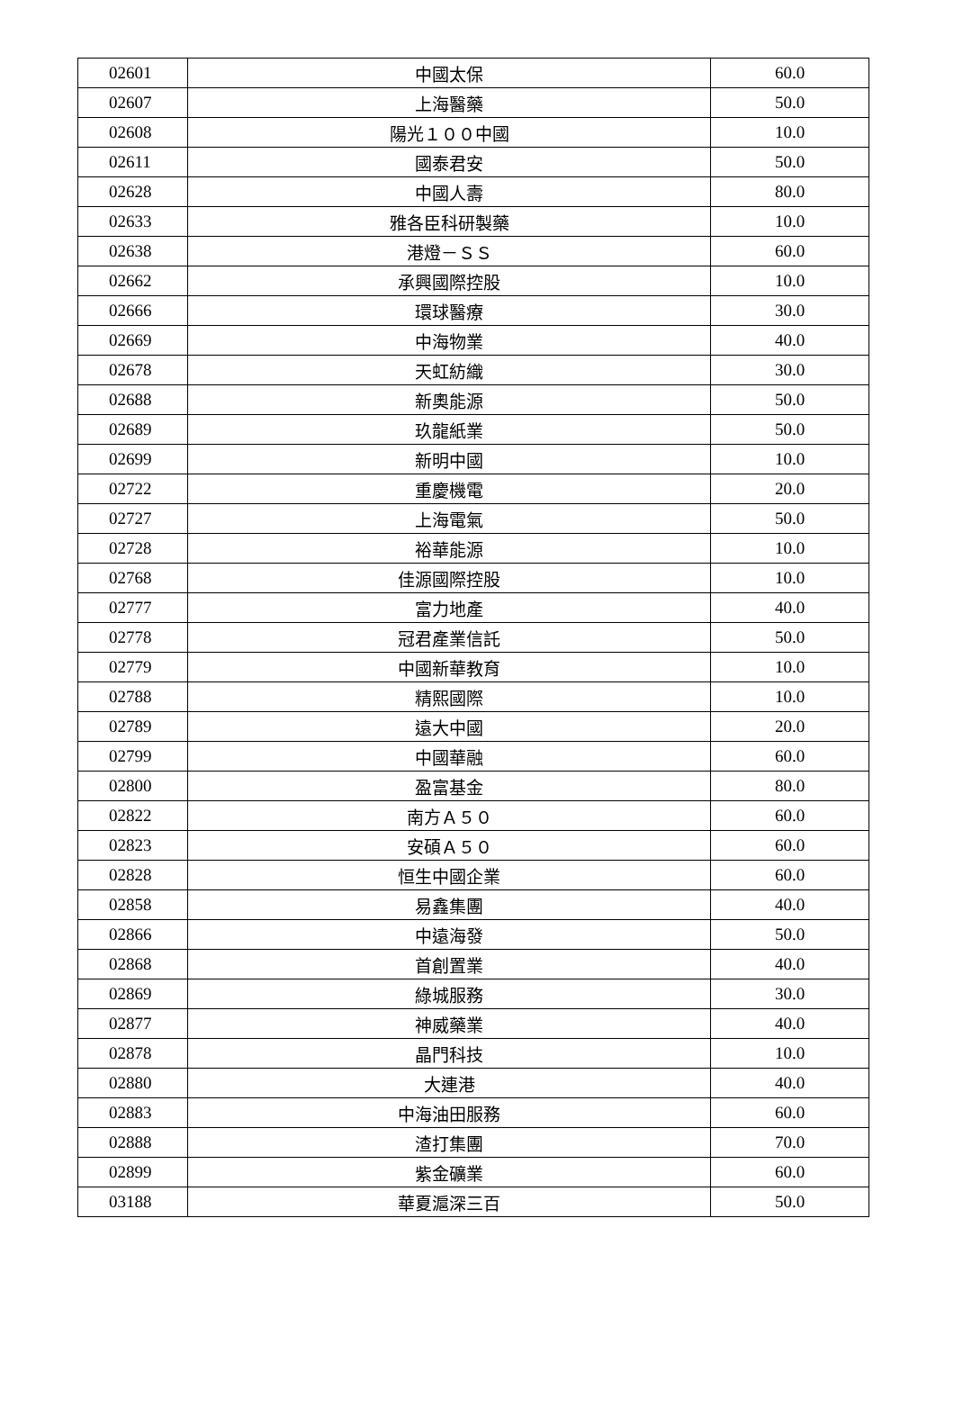| 02601 | 中國太保 | 60.0 |
| 02607 | 上海醫藥 | 50.0 |
| 02608 | 陽光１００中國 | 10.0 |
| 02611 | 國泰君安 | 50.0 |
| 02628 | 中國人壽 | 80.0 |
| 02633 | 雅各臣科研製藥 | 10.0 |
| 02638 | 港燈－ＳＳ | 60.0 |
| 02662 | 承興國際控股 | 10.0 |
| 02666 | 環球醫療 | 30.0 |
| 02669 | 中海物業 | 40.0 |
| 02678 | 天虹紡織 | 30.0 |
| 02688 | 新奧能源 | 50.0 |
| 02689 | 玖龍紙業 | 50.0 |
| 02699 | 新明中國 | 10.0 |
| 02722 | 重慶機電 | 20.0 |
| 02727 | 上海電氣 | 50.0 |
| 02728 | 裕華能源 | 10.0 |
| 02768 | 佳源國際控股 | 10.0 |
| 02777 | 富力地產 | 40.0 |
| 02778 | 冠君產業信託 | 50.0 |
| 02779 | 中國新華教育 | 10.0 |
| 02788 | 精熙國際 | 10.0 |
| 02789 | 遠大中國 | 20.0 |
| 02799 | 中國華融 | 60.0 |
| 02800 | 盈富基金 | 80.0 |
| 02822 | 南方Ａ５０ | 60.0 |
| 02823 | 安碩Ａ５０ | 60.0 |
| 02828 | 恒生中國企業 | 60.0 |
| 02858 | 易鑫集團 | 40.0 |
| 02866 | 中遠海發 | 50.0 |
| 02868 | 首創置業 | 40.0 |
| 02869 | 綠城服務 | 30.0 |
| 02877 | 神威藥業 | 40.0 |
| 02878 | 晶門科技 | 10.0 |
| 02880 | 大連港 | 40.0 |
| 02883 | 中海油田服務 | 60.0 |
| 02888 | 渣打集團 | 70.0 |
| 02899 | 紫金礦業 | 60.0 |
| 03188 | 華夏滬深三百 | 50.0 |